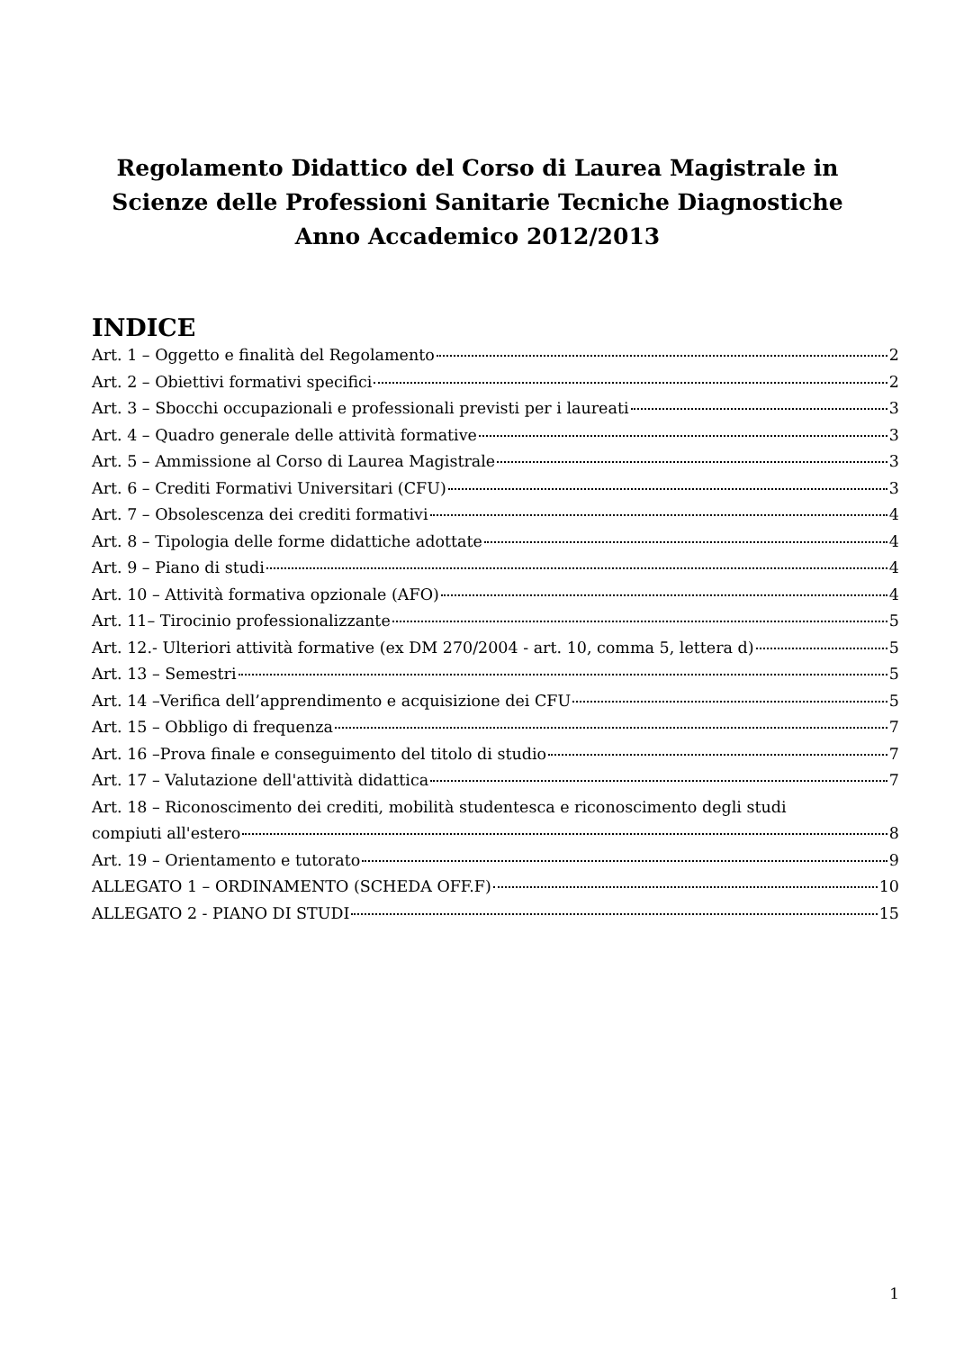Regolamento Didattico del Corso di Laurea Magistrale in
Scienze delle Professioni Sanitarie Tecniche Diagnostiche
Anno Accademico 2012/2013
INDICE
Art. 1 – Oggetto e finalità del Regolamento 2
Art. 2 – Obiettivi formativi specifici 2
Art. 3 – Sbocchi occupazionali e professionali previsti per i laureati 3
Art. 4 – Quadro generale delle attività formative 3
Art. 5 – Ammissione al Corso di Laurea Magistrale 3
Art. 6 – Crediti Formativi Universitari (CFU) 3
Art. 7 – Obsolescenza dei crediti formativi 4
Art. 8 – Tipologia delle forme didattiche adottate 4
Art. 9 – Piano di studi 4
Art. 10 – Attività formativa opzionale (AFO) 4
Art. 11– Tirocinio professionalizzante 5
Art. 12.- Ulteriori attività formative (ex DM 270/2004 - art. 10, comma 5, lettera d) 5
Art. 13 – Semestri 5
Art. 14 –Verifica dell’apprendimento e acquisizione dei CFU 5
Art. 15 – Obbligo di frequenza 7
Art. 16 –Prova finale e conseguimento del titolo di studio 7
Art. 17 – Valutazione dell'attività didattica 7
Art. 18 – Riconoscimento dei crediti, mobilità studentesca e riconoscimento degli studi
compiuti all'estero 8
Art. 19 – Orientamento e tutorato 9
ALLEGATO 1 – ORDINAMENTO (SCHEDA OFF.F) 10
ALLEGATO 2 - PIANO DI STUDI 15
1